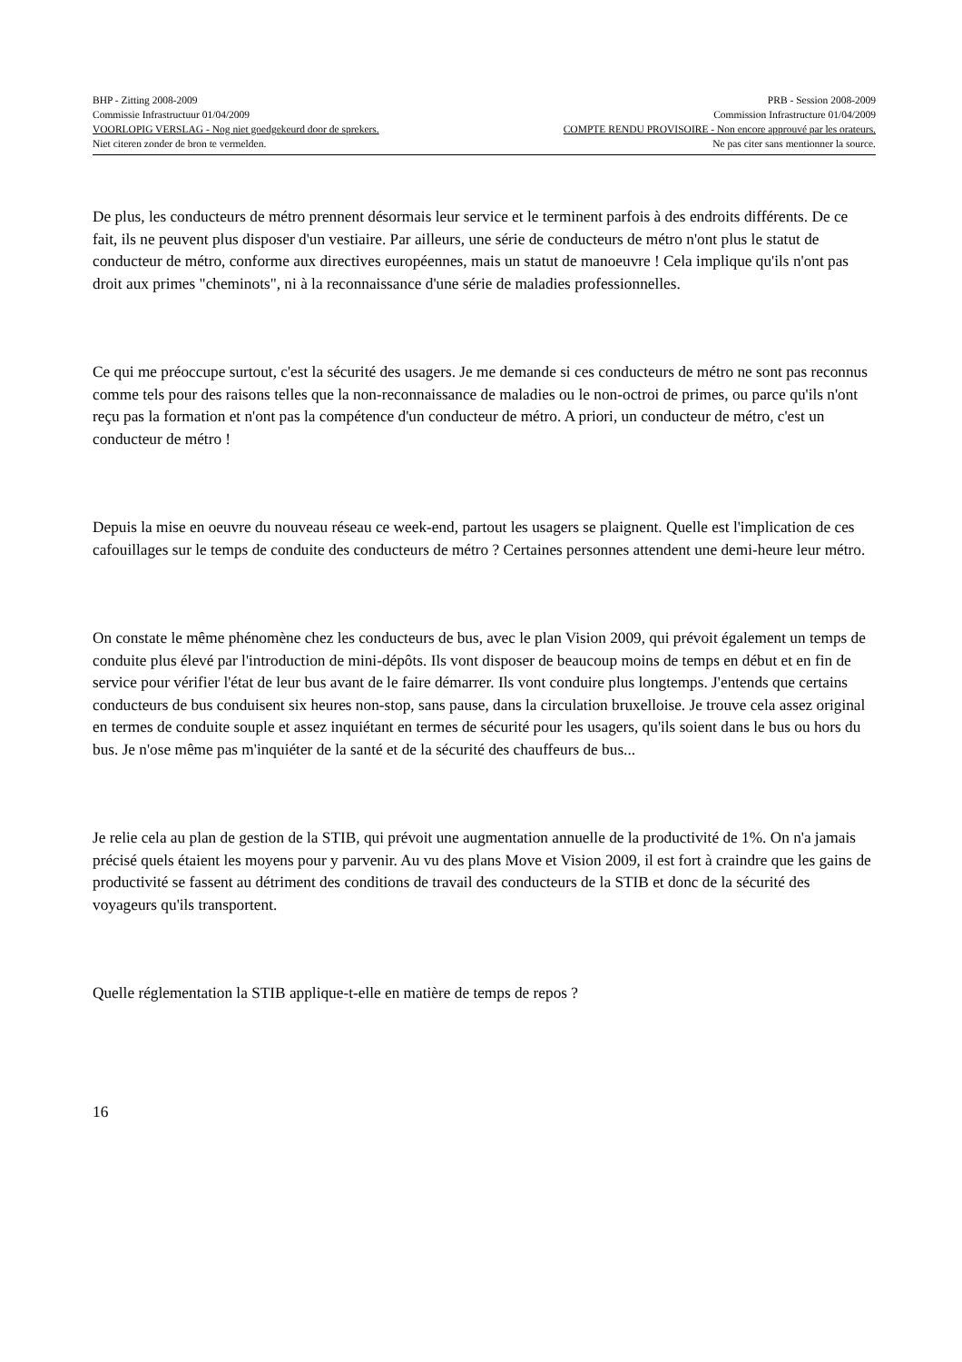BHP - Zitting 2008-2009 PRB - Session 2008-2009
Commissie Infrastructuur 01/04/2009 Commission Infrastructure 01/04/2009
VOORLOPIG VERSLAG - Nog niet goedgekeurd door de sprekers. COMPTE RENDU PROVISOIRE - Non encore approuvé par les orateurs.
Niet citeren zonder de bron te vermelden. Ne pas citer sans mentionner la source.
De plus, les conducteurs de métro prennent désormais leur service et le terminent parfois à des endroits différents. De ce fait, ils ne peuvent plus disposer d'un vestiaire. Par ailleurs, une série de conducteurs de métro n'ont plus le statut de conducteur de métro, conforme aux directives européennes, mais un statut de manoeuvre ! Cela implique qu'ils n'ont pas droit aux primes "cheminots", ni à la reconnaissance d'une série de maladies professionnelles.
Ce qui me préoccupe surtout, c'est la sécurité des usagers. Je me demande si ces conducteurs de métro ne sont pas reconnus comme tels pour des raisons telles que la non-reconnaissance de maladies ou le non-octroi de primes, ou parce qu'ils n'ont reçu pas la formation et n'ont pas la compétence d'un conducteur de métro. A priori, un conducteur de métro, c'est un conducteur de métro !
Depuis la mise en oeuvre du nouveau réseau ce week-end, partout les usagers se plaignent. Quelle est l'implication de ces cafouillages sur le temps de conduite des conducteurs de métro ? Certaines personnes attendent une demi-heure leur métro.
On constate le même phénomène chez les conducteurs de bus, avec le plan Vision 2009, qui prévoit également un temps de conduite plus élevé par l'introduction de mini-dépôts. Ils vont disposer de beaucoup moins de temps en début et en fin de service pour vérifier l'état de leur bus avant de le faire démarrer. Ils vont conduire plus longtemps. J'entends que certains conducteurs de bus conduisent six heures non-stop, sans pause, dans la circulation bruxelloise. Je trouve cela assez original en termes de conduite souple et assez inquiétant en termes de sécurité pour les usagers, qu'ils soient dans le bus ou hors du bus. Je n'ose même pas m'inquiéter de la santé et de la sécurité des chauffeurs de bus...
Je relie cela au plan de gestion de la STIB, qui prévoit une augmentation annuelle de la productivité de 1%. On n'a jamais précisé quels étaient les moyens pour y parvenir. Au vu des plans Move et Vision 2009, il est fort à craindre que les gains de productivité se fassent au détriment des conditions de travail des conducteurs de la STIB et donc de la sécurité des voyageurs qu'ils transportent.
Quelle réglementation la STIB applique-t-elle en matière de temps de repos ?
16